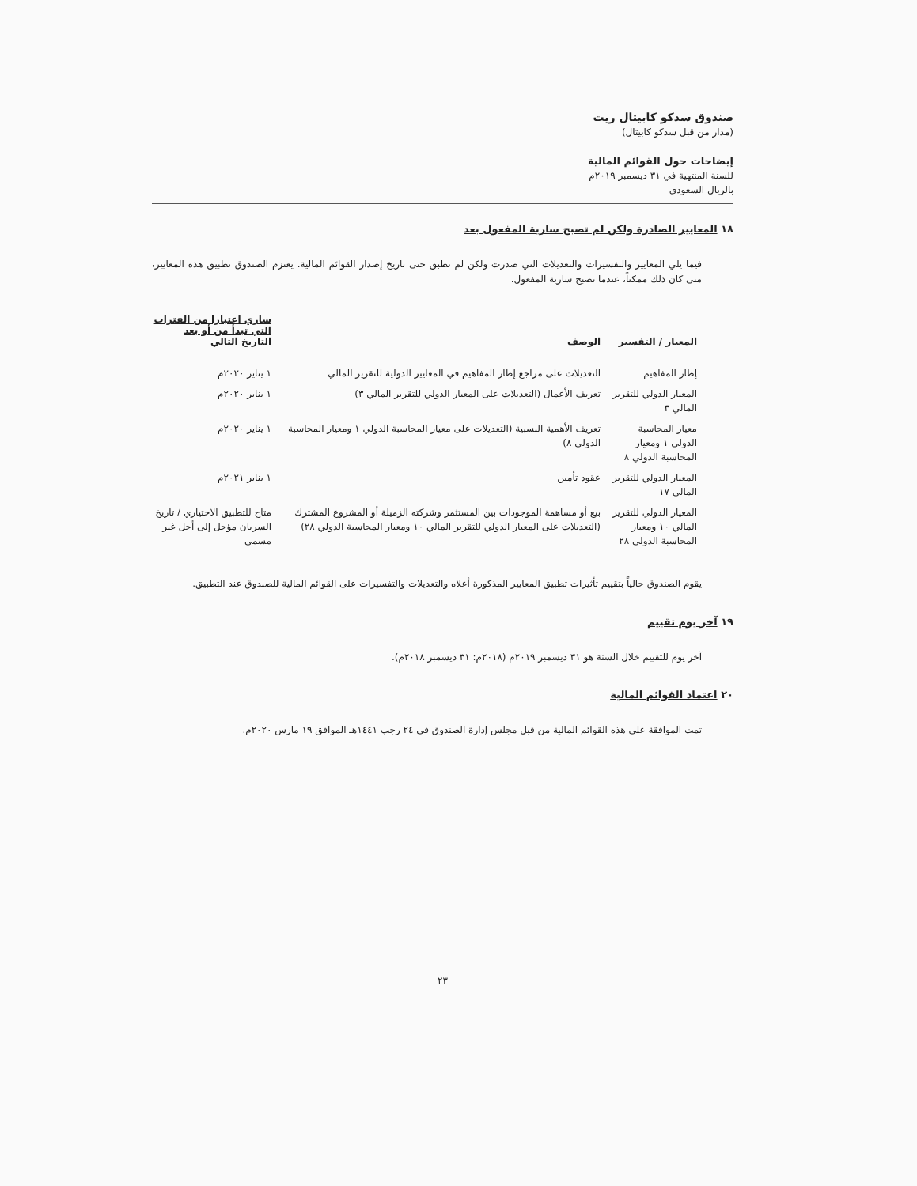صندوق سدكو كابيتال ريت
(مدار من قبل سدكو كابيتال)
إيضاحات حول القوائم المالية
للسنة المنتهية في ٣١ ديسمبر ٢٠١٩م
بالريال السعودي
١٨ المعايير الصادرة ولكن لم تصبح سارية المفعول بعد
فيما يلي المعايير والتفسيرات والتعديلات التي صدرت ولكن لم تطبق حتى تاريخ إصدار القوائم المالية. يعتزم الصندوق تطبيق هذه المعايير، متى كان ذلك ممكناً، عندما تصبح سارية المفعول.
| المعيار / التفسير | الوصف | ساري اعتبارا من الفترات التي تبدأ من أو بعد التاريخ التالي |
| --- | --- | --- |
| إطار المفاهيم | التعديلات على مراجع إطار المفاهيم في المعايير الدولية للتقرير المالي | ١ يناير ٢٠٢٠م |
| المعيار الدولي للتقرير المالي ٣ | تعريف الأعمال (التعديلات على المعيار الدولي للتقرير المالي ٣) | ١ يناير ٢٠٢٠م |
| معيار المحاسبة الدولي ١ ومعيار المحاسبة الدولي ٨ | تعريف الأهمية النسبية (التعديلات على معيار المحاسبة الدولي ١ ومعيار المحاسبة الدولي ٨) | ١ يناير ٢٠٢٠م |
| المعيار الدولي للتقرير المالي ١٧ | عقود تأمين | ١ يناير ٢٠٢١م |
| المعيار الدولي للتقرير المالي ١٠ ومعيار المحاسبة الدولي ٢٨ | بيع أو مساهمة الموجودات بين المستثمر وشركته الزميلة أو المشروع المشترك (التعديلات على المعيار الدولي للتقرير المالي ١٠ ومعيار المحاسبة الدولي ٢٨) | متاح للتطبيق الاختياري / تاريخ السريان مؤجل إلى أجل غير مسمى |
يقوم الصندوق حالياً بتقييم تأثيرات تطبيق المعايير المذكورة أعلاه والتعديلات والتفسيرات على القوائم المالية للصندوق عند التطبيق.
١٩ آخر يوم تقييم
آخر يوم للتقييم خلال السنة هو ٣١ ديسمبر ٢٠١٩م (٢٠١٨م: ٣١ ديسمبر ٢٠١٨م).
٢٠ اعتماد القوائم المالية
تمت الموافقة على هذه القوائم المالية من قبل مجلس إدارة الصندوق في ٢٤ رجب ١٤٤١هـ الموافق ١٩ مارس ٢٠٢٠م.
٢٣